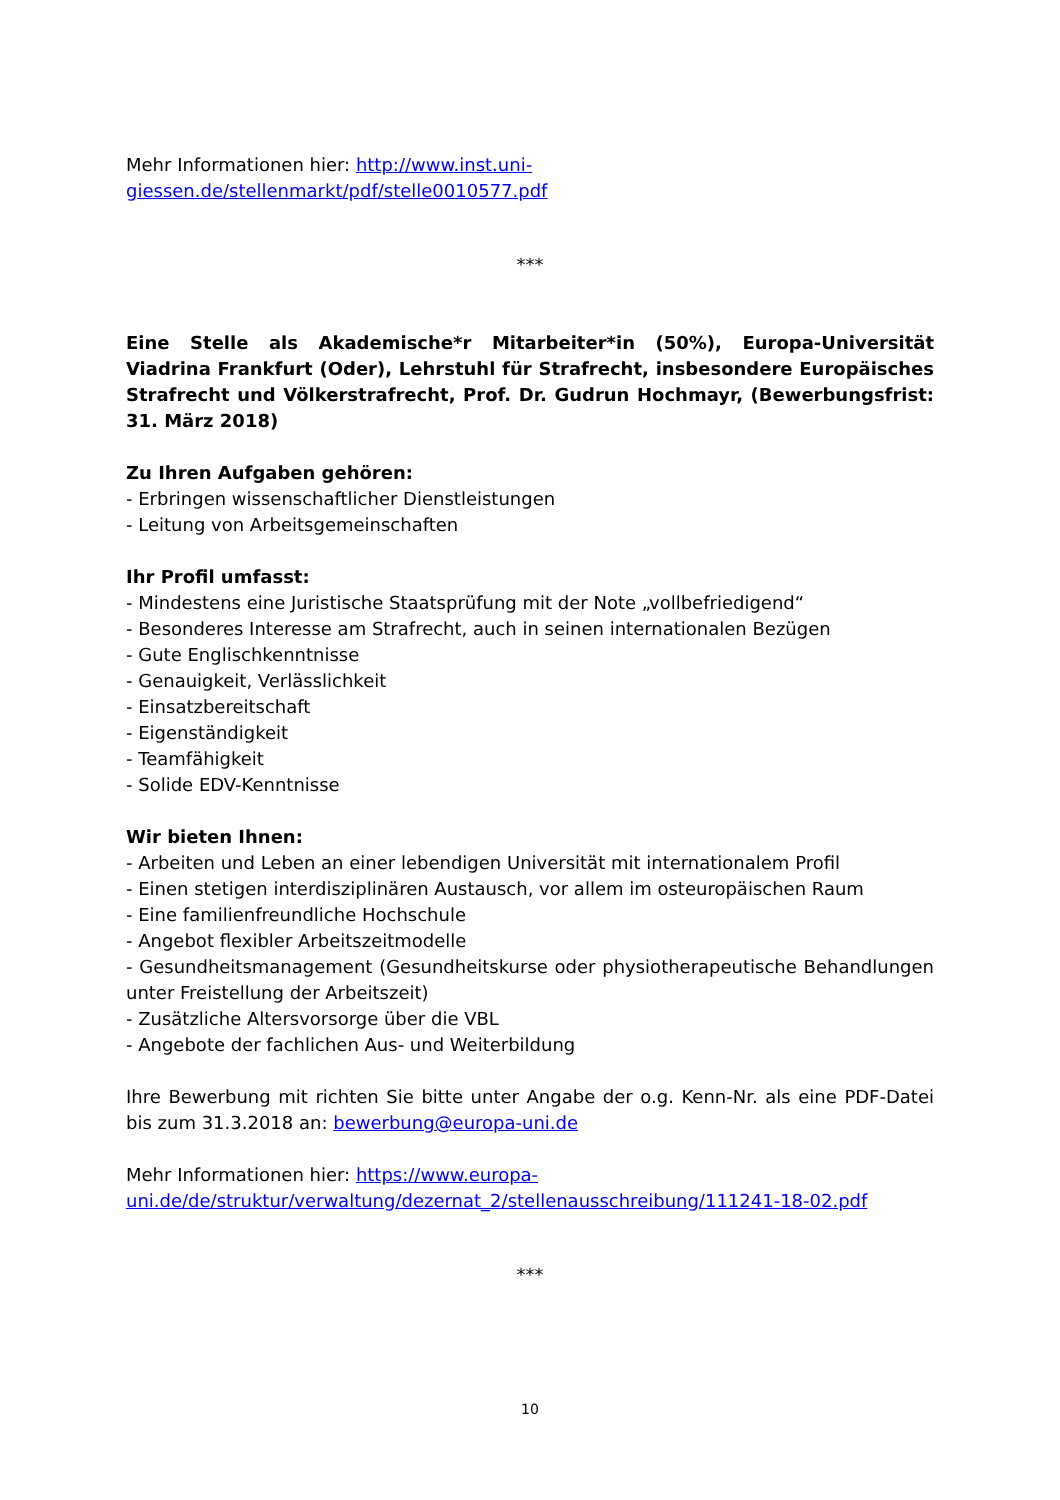Mehr Informationen hier: http://www.inst.uni-
giessen.de/stellenmarkt/pdf/stelle0010577.pdf
***
Eine Stelle als Akademische*r Mitarbeiter*in (50%), Europa-Universität Viadrina Frankfurt (Oder), Lehrstuhl für Strafrecht, insbesondere Europäisches Strafrecht und Völkerstrafrecht, Prof. Dr. Gudrun Hochmayr, (Bewerbungsfrist: 31. März 2018)
Zu Ihren Aufgaben gehören:
- Erbringen wissenschaftlicher Dienstleistungen
- Leitung von Arbeitsgemeinschaften
Ihr Profil umfasst:
- Mindestens eine Juristische Staatsprüfung mit der Note „vollbefriedigend“
- Besonderes Interesse am Strafrecht, auch in seinen internationalen Bezügen
- Gute Englischkenntnisse
- Genauigkeit, Verlässlichkeit
- Einsatzbereitschaft
- Eigenständigkeit
- Teamfähigkeit
- Solide EDV-Kenntnisse
Wir bieten Ihnen:
- Arbeiten und Leben an einer lebendigen Universität mit internationalem Profil
- Einen stetigen interdisziplinären Austausch, vor allem im osteuropäischen Raum
- Eine familienfreundliche Hochschule
- Angebot flexibler Arbeitszeitmodelle
- Gesundheitsmanagement (Gesundheitskurse oder physiotherapeutische Behandlungen unter Freistellung der Arbeitszeit)
- Zusätzliche Altersvorsorge über die VBL
- Angebote der fachlichen Aus- und Weiterbildung
Ihre Bewerbung mit richten Sie bitte unter Angabe der o.g. Kenn-Nr. als eine PDF-Datei bis zum 31.3.2018 an: bewerbung@europa-uni.de
Mehr Informationen hier: https://www.europa-
uni.de/de/struktur/verwaltung/dezernat_2/stellenausschreibung/111241-18-02.pdf
***
10